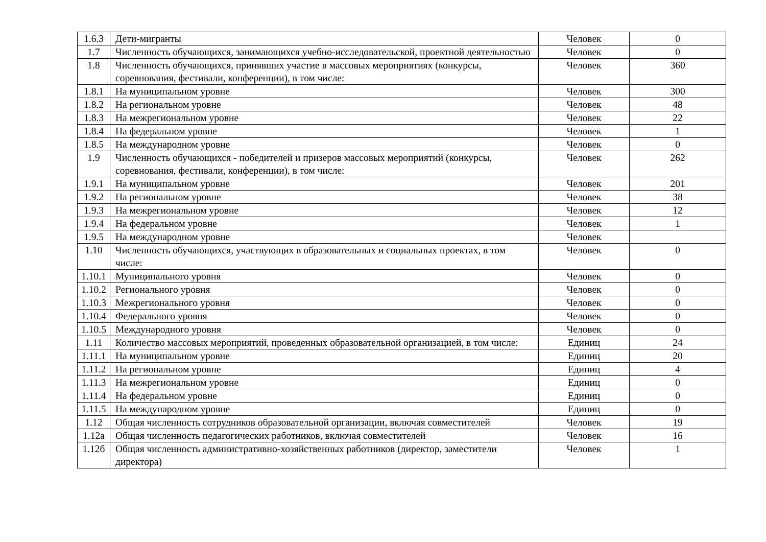| 1.6.3 | Дети-мигранты | Человек | 0 |
| 1.7 | Численность обучающихся, занимающихся учебно-исследовательской, проектной деятельностью | Человек | 0 |
| 1.8 | Численность обучающихся, принявших участие в массовых мероприятиях (конкурсы, соревнования, фестивали, конференции), в том числе: | Человек | 360 |
| 1.8.1 | На муниципальном уровне | Человек | 300 |
| 1.8.2 | На региональном уровне | Человек | 48 |
| 1.8.3 | На межрегиональном уровне | Человек | 22 |
| 1.8.4 | На федеральном уровне | Человек | 1 |
| 1.8.5 | На международном уровне | Человек | 0 |
| 1.9 | Численность обучающихся - победителей и призеров массовых мероприятий (конкурсы, соревнования, фестивали, конференции), в том числе: | Человек | 262 |
| 1.9.1 | На муниципальном уровне | Человек | 201 |
| 1.9.2 | На региональном уровне | Человек | 38 |
| 1.9.3 | На межрегиональном уровне | Человек | 12 |
| 1.9.4 | На федеральном уровне | Человек | 1 |
| 1.9.5 | На международном уровне | Человек | |
| 1.10 | Численность обучающихся, участвующих в образовательных и социальных проектах, в том числе: | Человек | 0 |
| 1.10.1 | Муниципального уровня | Человек | 0 |
| 1.10.2 | Регионального уровня | Человек | 0 |
| 1.10.3 | Межрегионального уровня | Человек | 0 |
| 1.10.4 | Федерального уровня | Человек | 0 |
| 1.10.5 | Международного уровня | Человек | 0 |
| 1.11 | Количество массовых мероприятий, проведенных образовательной организацией, в том числе: | Единиц | 24 |
| 1.11.1 | На муниципальном уровне | Единиц | 20 |
| 1.11.2 | На региональном уровне | Единиц | 4 |
| 1.11.3 | На межрегиональном уровне | Единиц | 0 |
| 1.11.4 | На федеральном уровне | Единиц | 0 |
| 1.11.5 | На международном уровне | Единиц | 0 |
| 1.12 | Общая численность сотрудников образовательной организации, включая совместителей | Человек | 19 |
| 1.12а | Общая численность педагогических работников, включая совместителей | Человек | 16 |
| 1.12б | Общая численность административно-хозяйственных работников (директор, заместители директора) | Человек | 1 |